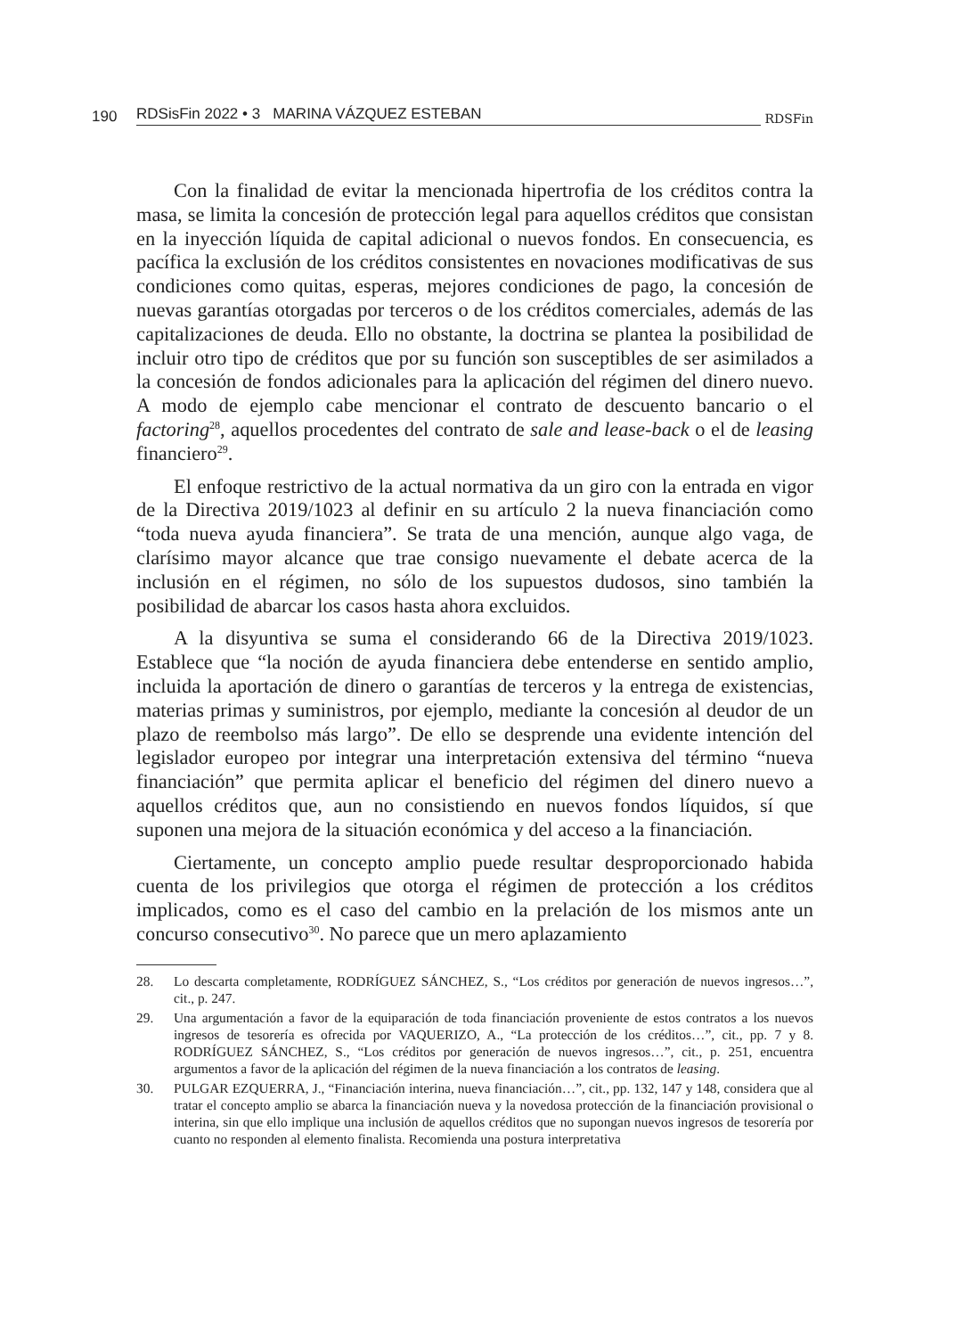190 RDSisFin 2022 • 3 MARINA VÁZQUEZ ESTEBAN RDSFin
Con la finalidad de evitar la mencionada hipertrofia de los créditos contra la masa, se limita la concesión de protección legal para aquellos créditos que consistan en la inyección líquida de capital adicional o nuevos fondos. En consecuencia, es pacífica la exclusión de los créditos consistentes en novaciones modificativas de sus condiciones como quitas, esperas, mejores condiciones de pago, la concesión de nuevas garantías otorgadas por terceros o de los créditos comerciales, además de las capitalizaciones de deuda. Ello no obstante, la doctrina se plantea la posibilidad de incluir otro tipo de créditos que por su función son susceptibles de ser asimilados a la concesión de fondos adicionales para la aplicación del régimen del dinero nuevo. A modo de ejemplo cabe mencionar el contrato de descuento bancario o el factoring<sup>28</sup>, aquellos procedentes del contrato de sale and lease-back o el de leasing financiero<sup>29</sup>.
El enfoque restrictivo de la actual normativa da un giro con la entrada en vigor de la Directiva 2019/1023 al definir en su artículo 2 la nueva financiación como “toda nueva ayuda financiera”. Se trata de una mención, aunque algo vaga, de clarísimo mayor alcance que trae consigo nuevamente el debate acerca de la inclusión en el régimen, no sólo de los supuestos dudosos, sino también la posibilidad de abarcar los casos hasta ahora excluidos.
A la disyuntiva se suma el considerando 66 de la Directiva 2019/1023. Establece que “la noción de ayuda financiera debe entenderse en sentido amplio, incluida la aportación de dinero o garantías de terceros y la entrega de existencias, materias primas y suministros, por ejemplo, mediante la concesión al deudor de un plazo de reembolso más largo”. De ello se desprende una evidente intención del legislador europeo por integrar una interpretación extensiva del término “nueva financiación” que permita aplicar el beneficio del régimen del dinero nuevo a aquellos créditos que, aun no consistiendo en nuevos fondos líquidos, sí que suponen una mejora de la situación económica y del acceso a la financiación.
Ciertamente, un concepto amplio puede resultar desproporcionado habida cuenta de los privilegios que otorga el régimen de protección a los créditos implicados, como es el caso del cambio en la prelación de los mismos ante un concurso consecutivo<sup>30</sup>. No parece que un mero aplazamiento
28. Lo descarta completamente, RODRÍGUEZ SÁNCHEZ, S., “Los créditos por generación de nuevos ingresos…”, cit., p. 247.
29. Una argumentación a favor de la equiparación de toda financiación proveniente de estos contratos a los nuevos ingresos de tesorería es ofrecida por VAQUERIZO, A., “La protección de los créditos…”, cit., pp. 7 y 8. RODRÍGUEZ SÁNCHEZ, S., “Los créditos por generación de nuevos ingresos…”, cit., p. 251, encuentra argumentos a favor de la aplicación del régimen de la nueva financiación a los contratos de leasing.
30. PULGAR EZQUERRA, J., “Financiación interina, nueva financiación…”, cit., pp. 132, 147 y 148, considera que al tratar el concepto amplio se abarca la financiación nueva y la novedosa protección de la financiación provisional o interina, sin que ello implique una inclusión de aquellos créditos que no supongan nuevos ingresos de tesorería por cuanto no responden al elemento finalista. Recomienda una postura interpretativa